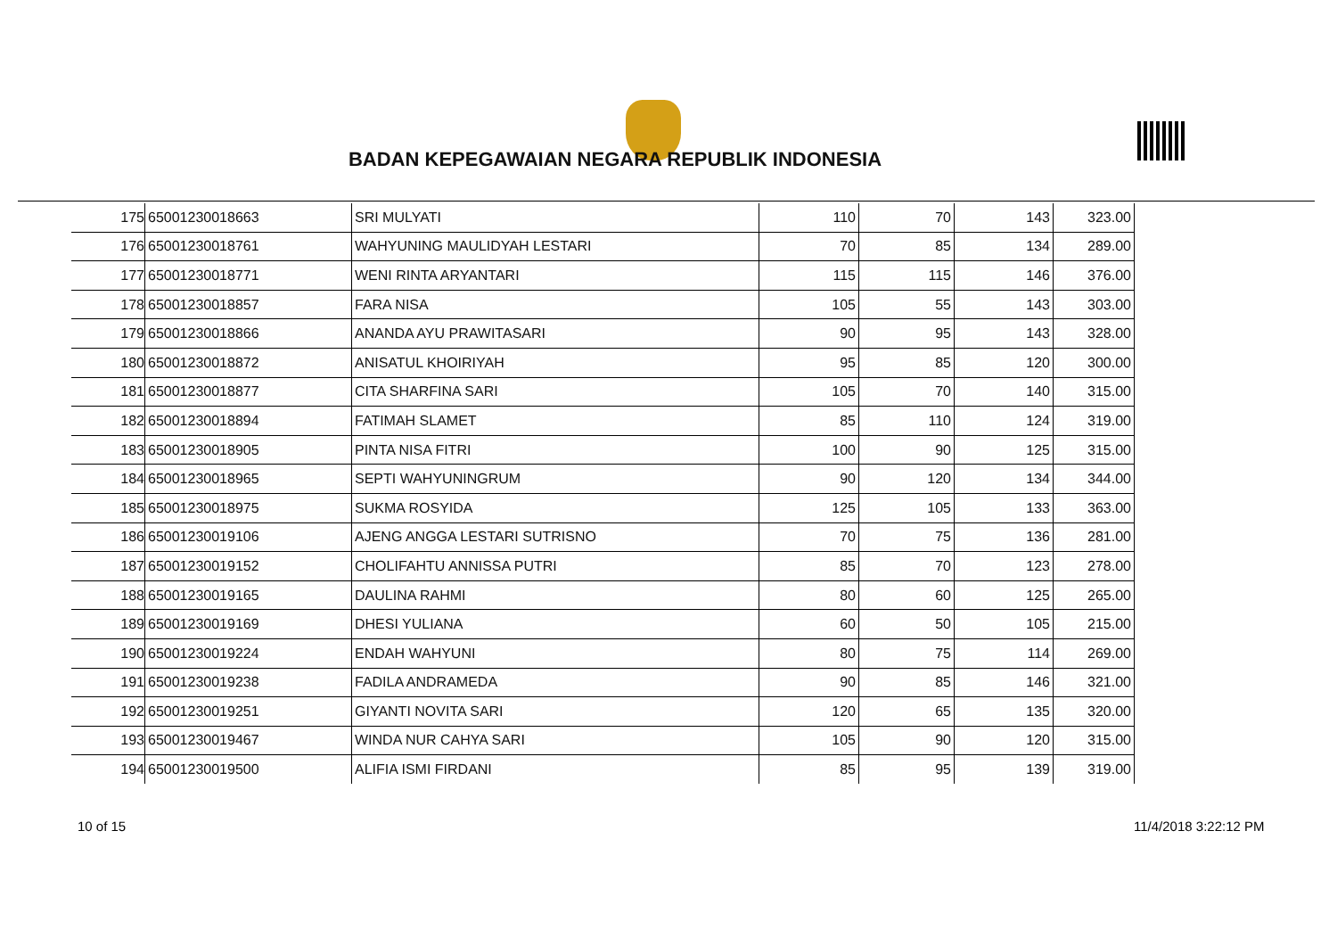BADAN KEPEGAWAIAN NEGARA REPUBLIK INDONESIA
| 175 | 65001230018663 | SRI MULYATI | 110 | 70 | 143 | 323.00 |
| 176 | 65001230018761 | WAHYUNING MAULIDYAH LESTARI | 70 | 85 | 134 | 289.00 |
| 177 | 65001230018771 | WENI RINTA ARYANTARI | 115 | 115 | 146 | 376.00 |
| 178 | 65001230018857 | FARA NISA | 105 | 55 | 143 | 303.00 |
| 179 | 65001230018866 | ANANDA AYU PRAWITASARI | 90 | 95 | 143 | 328.00 |
| 180 | 65001230018872 | ANISATUL KHOIRIYAH | 95 | 85 | 120 | 300.00 |
| 181 | 65001230018877 | CITA SHARFINA SARI | 105 | 70 | 140 | 315.00 |
| 182 | 65001230018894 | FATIMAH SLAMET | 85 | 110 | 124 | 319.00 |
| 183 | 65001230018905 | PINTA NISA FITRI | 100 | 90 | 125 | 315.00 |
| 184 | 65001230018965 | SEPTI WAHYUNINGRUM | 90 | 120 | 134 | 344.00 |
| 185 | 65001230018975 | SUKMA ROSYIDA | 125 | 105 | 133 | 363.00 |
| 186 | 65001230019106 | AJENG ANGGA LESTARI SUTRISNO | 70 | 75 | 136 | 281.00 |
| 187 | 65001230019152 | CHOLIFAHTU ANNISSA PUTRI | 85 | 70 | 123 | 278.00 |
| 188 | 65001230019165 | DAULINA RAHMI | 80 | 60 | 125 | 265.00 |
| 189 | 65001230019169 | DHESI YULIANA | 60 | 50 | 105 | 215.00 |
| 190 | 65001230019224 | ENDAH WAHYUNI | 80 | 75 | 114 | 269.00 |
| 191 | 65001230019238 | FADILA ANDRAMEDA | 90 | 85 | 146 | 321.00 |
| 192 | 65001230019251 | GIYANTI NOVITA SARI | 120 | 65 | 135 | 320.00 |
| 193 | 65001230019467 | WINDA NUR CAHYA SARI | 105 | 90 | 120 | 315.00 |
| 194 | 65001230019500 | ALIFIA ISMI FIRDANI | 85 | 95 | 139 | 319.00 |
10 of 15 11/4/2018 3:22:12 PM